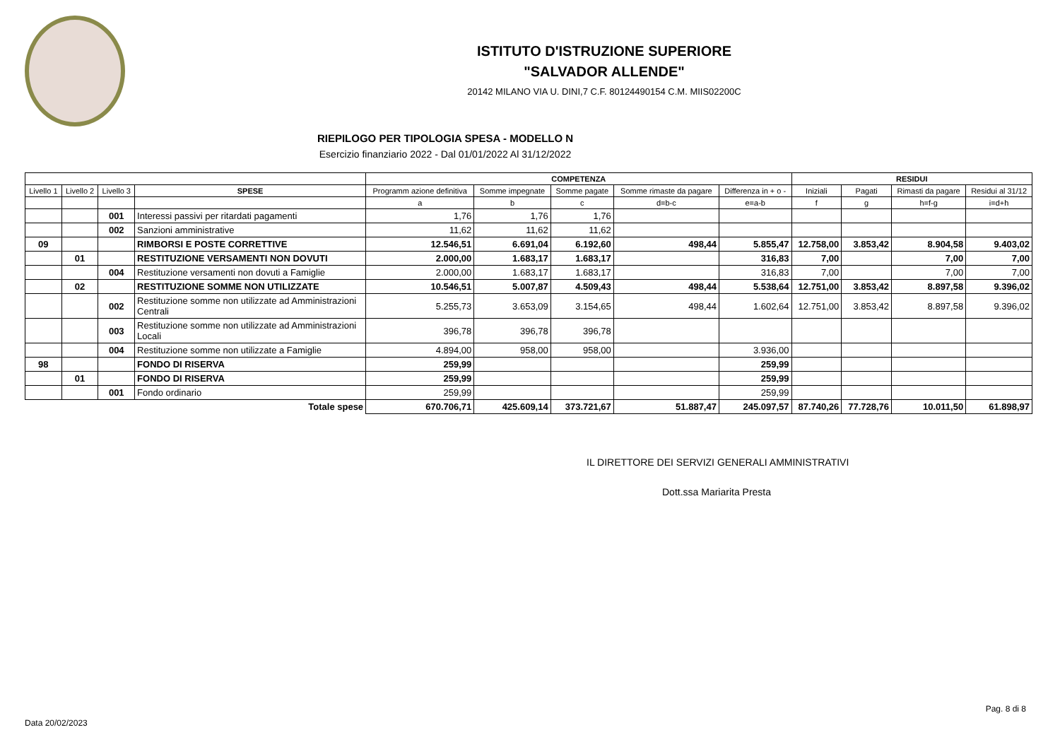ISTITUTO D'ISTRUZIONE SUPERIORE
"SALVADOR ALLENDE"
20142 MILANO VIA U. DINI,7 C.F. 80124490154 C.M. MIIS02200C
RIEPILOGO PER TIPOLOGIA SPESA - MODELLO N
Esercizio finanziario 2022 - Dal 01/01/2022 Al 31/12/2022
| | | | | COMPETENZA | | | | | RESIDUI | | | |
| --- | --- | --- | --- | --- | --- | --- | --- | --- | --- | --- | --- | --- |
| Livello 1 | Livello 2 | Livello 3 | SPESE | Programm azione definitiva | Somme impegnate | Somme pagate | Somme rimaste da pagare | Differenza in + o - | Iniziali | Pagati | Rimasti da pagare | Residui al 31/12 |
| | | | | a | b | c | d=b-c | e=a-b | f | g | h=f-g | i=d+h |
| | | 001 | Interessi passivi per ritardati pagamenti | 1,76 | 1,76 | 1,76 | | | | | | |
| | | 002 | Sanzioni amministrative | 11,62 | 11,62 | 11,62 | | | | | | |
| 09 | | | RIMBORSI E POSTE CORRETTIVE | 12.546,51 | 6.691,04 | 6.192,60 | 498,44 | 5.855,47 | 12.758,00 | 3.853,42 | 8.904,58 | 9.403,02 |
| | 01 | | RESTITUZIONE VERSAMENTI NON DOVUTI | 2.000,00 | 1.683,17 | 1.683,17 | | 316,83 | 7,00 | | 7,00 | 7,00 |
| | | 004 | Restituzione versamenti non dovuti a Famiglie | 2.000,00 | 1.683,17 | 1.683,17 | | 316,83 | 7,00 | | 7,00 | 7,00 |
| | 02 | | RESTITUZIONE SOMME NON UTILIZZATE | 10.546,51 | 5.007,87 | 4.509,43 | 498,44 | 5.538,64 | 12.751,00 | 3.853,42 | 8.897,58 | 9.396,02 |
| | | 002 | Restituzione somme non utilizzate ad Amministrazioni Centrali | 5.255,73 | 3.653,09 | 3.154,65 | 498,44 | 1.602,64 | 12.751,00 | 3.853,42 | 8.897,58 | 9.396,02 |
| | | 003 | Restituzione somme non utilizzate ad Amministrazioni Locali | 396,78 | 396,78 | 396,78 | | | | | | |
| | | 004 | Restituzione somme non utilizzate a Famiglie | 4.894,00 | 958,00 | 958,00 | | 3.936,00 | | | | |
| 98 | | | FONDO DI RISERVA | 259,99 | | | | 259,99 | | | | |
| | 01 | | FONDO DI RISERVA | 259,99 | | | | 259,99 | | | | |
| | | 001 | Fondo ordinario | 259,99 | | | | 259,99 | | | | |
| Totale spese | | | | 670.706,71 | 425.609,14 | 373.721,67 | 51.887,47 | 245.097,57 | 87.740,26 | 77.728,76 | 10.011,50 | 61.898,97 |
IL DIRETTORE DEI SERVIZI GENERALI AMMINISTRATIVI
Dott.ssa Mariarita Presta
Pag. 8 di 8
Data 20/02/2023